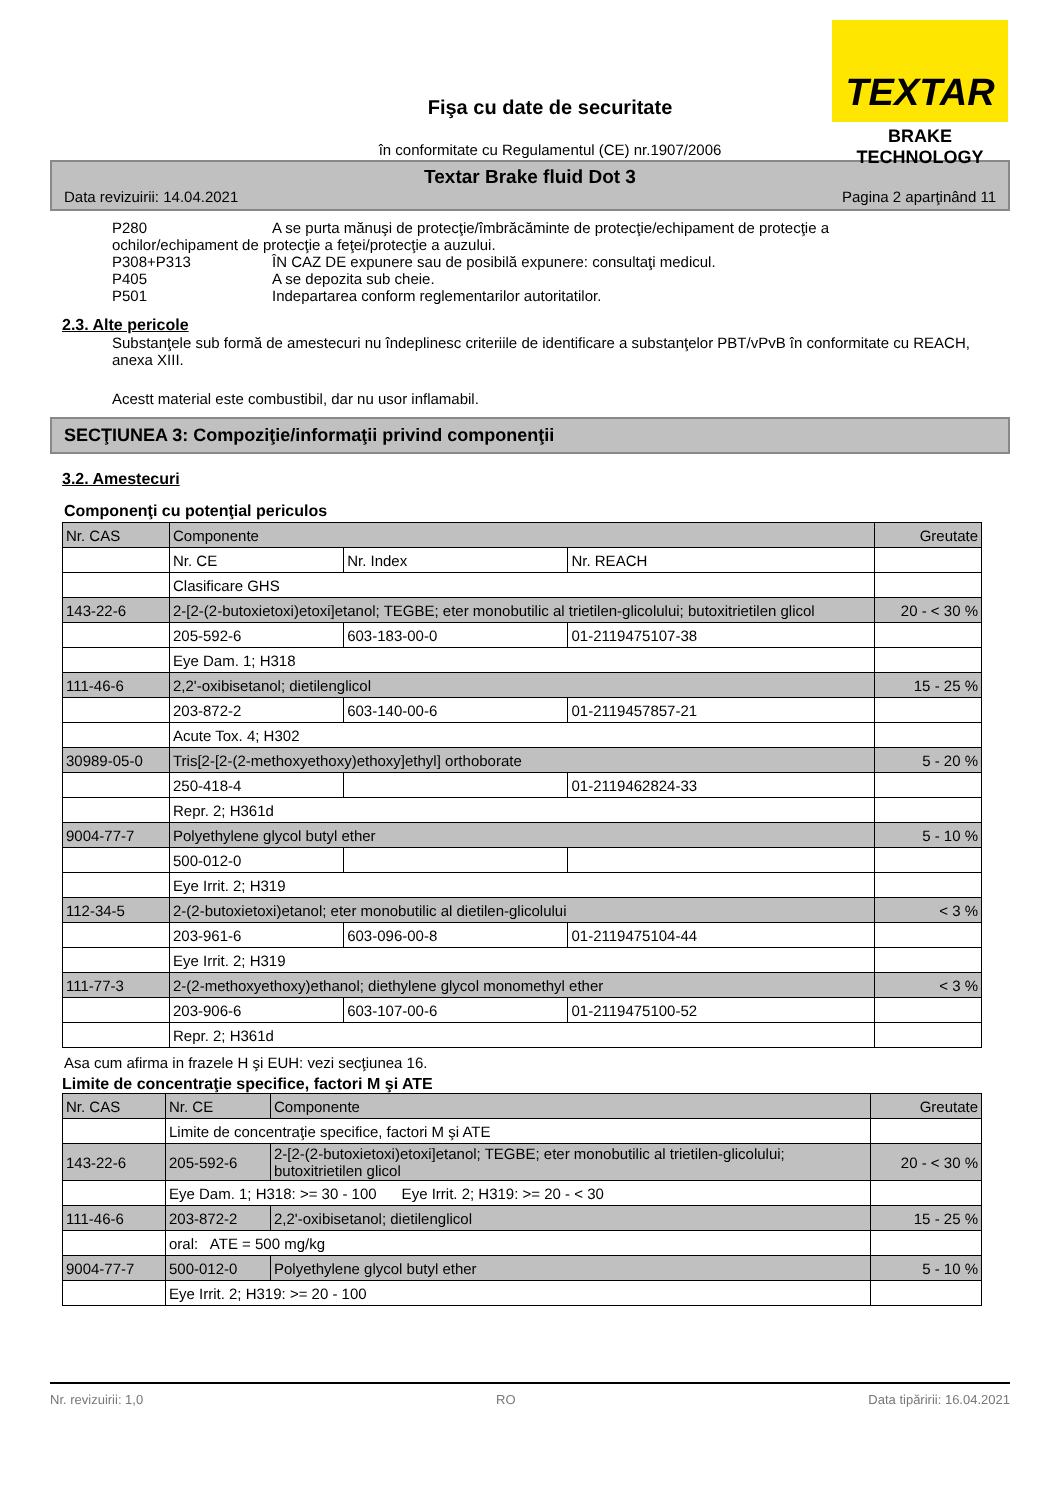TEXTAR
BRAKE TECHNOLOGY
Fişa cu date de securitate
în conformitate cu Regulamentul (CE) nr.1907/2006
Textar Brake fluid Dot 3
Data revizuirii: 14.04.2021 Pagina 2 aparţinând 11
P280 A se purta mănuşi de protecţie/îmbrăcăminte de protecţie/echipament de protecţie a
ochilor/echipament de protecţie a feţei/protecţie a auzului.
P308+P313 ÎN CAZ DE expunere sau de posibilă expunere: consultaţi medicul.
P405 A se depozita sub cheie.
P501 Indepartarea conform reglementarilor autoritatilor.
2.3. Alte pericole
Substanţele sub formă de amestecuri nu îndeplinesc criteriile de identificare a substanţelor PBT/vPvB în conformitate cu REACH, anexa XIII.
Acestt material este combustibil, dar nu usor inflamabil.
SECŢIUNEA 3: Compoziţie/informaţii privind componenţii
3.2. Amestecuri
Componenţi cu potenţial periculos
| Nr. CAS | Componente | | | Greutate |
| | Nr. CE | Nr. Index | Nr. REACH | |
| | Clasificare GHS | | | |
| 143-22-6 | 2-[2-(2-butoxietoxi)etoxi]etanol; TEGBE; eter monobutilic al trietilen-glicolului; butoxitrietilen glicol | | | 20 - < 30 % |
| | 205-592-6 | 603-183-00-0 | 01-2119475107-38 | |
| | Eye Dam. 1; H318 | | | |
| 111-46-6 | 2,2'-oxibisetanol; dietilenglicol | | | 15 - 25 % |
| | 203-872-2 | 603-140-00-6 | 01-2119457857-21 | |
| | Acute Tox. 4; H302 | | | |
| 30989-05-0 | Tris[2-[2-(2-methoxyethoxy)ethoxy]ethyl] orthoborate | | | 5 - 20 % |
| | 250-418-4 | | 01-2119462824-33 | |
| | Repr. 2; H361d | | | |
| 9004-77-7 | Polyethylene glycol butyl ether | | | 5 - 10 % |
| | 500-012-0 | | | |
| | Eye Irrit. 2; H319 | | | |
| 112-34-5 | 2-(2-butoxietoxi)etanol; eter monobutilic al dietilen-glicolului | | | < 3 % |
| | 203-961-6 | 603-096-00-8 | 01-2119475104-44 | |
| | Eye Irrit. 2; H319 | | | |
| 111-77-3 | 2-(2-methoxyethoxy)ethanol; diethylene glycol monomethyl ether | | | < 3 % |
| | 203-906-6 | 603-107-00-6 | 01-2119475100-52 | |
| | Repr. 2; H361d | | | |
Asa cum afirma in frazele H şi EUH: vezi secţiunea 16.
Limite de concentraţie specifice, factori M şi ATE
| Nr. CAS | Nr. CE | Componente | Greutate |
| | Limite de concentraţie specifice, factori M şi ATE | | |
| 143-22-6 | 205-592-6 | 2-[2-(2-butoxietoxi)etoxi]etanol; TEGBE; eter monobutilic al trietilen-glicolului; butoxitrietilen glicol | 20 - < 30 % |
| | Eye Dam. 1; H318: >= 30 - 100 Eye Irrit. 2; H319: >= 20 - < 30 | | |
| 111-46-6 | 203-872-2 | 2,2'-oxibisetanol; dietilenglicol | 15 - 25 % |
| | oral: ATE = 500 mg/kg | | |
| 9004-77-7 | 500-012-0 | Polyethylene glycol butyl ether | 5 - 10 % |
| | Eye Irrit. 2; H319: >= 20 - 100 | | |
Nr. revizuirii: 1,0 RO Data tipăririi: 16.04.2021